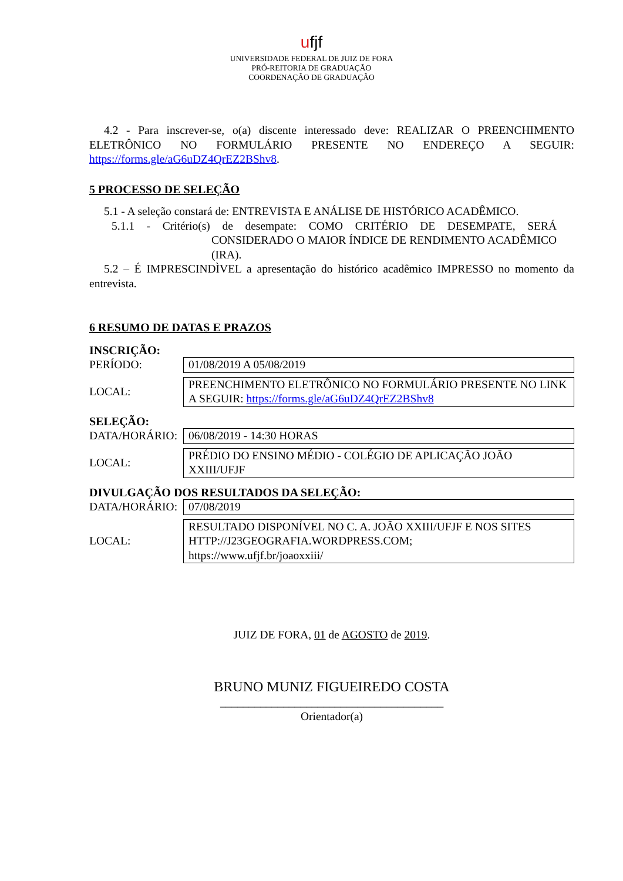ufjf
UNIVERSIDADE FEDERAL DE JUIZ DE FORA
PRÓ-REITORIA DE GRADUAÇÃO
COORDENAÇÃO DE GRADUAÇÃO
4.2 - Para inscrever-se, o(a) discente interessado deve: REALIZAR O PREENCHIMENTO ELETRÔNICO NO FORMULÁRIO PRESENTE NO ENDEREÇO A SEGUIR: https://forms.gle/aG6uDZ4QrEZ2BShv8.
5 PROCESSO DE SELEÇÃO
5.1 - A seleção constará de: ENTREVISTA E ANÁLISE DE HISTÓRICO ACADÊMICO.
5.1.1 - Critério(s) de desempate: COMO CRITÉRIO DE DESEMPATE, SERÁ CONSIDERADO O MAIOR ÍNDICE DE RENDIMENTO ACADÊMICO (IRA).
5.2 – É IMPRESCINDÌVEL a apresentação do histórico acadêmico IMPRESSO no momento da entrevista.
6 RESUMO DE DATAS E PRAZOS
INSCRIÇÃO:
| PERÍODO: | 01/08/2019 A 05/08/2019 |
| LOCAL: | PREENCHIMENTO ELETRÔNICO NO FORMULÁRIO PRESENTE NO LINK A SEGUIR: https://forms.gle/aG6uDZ4QrEZ2BShv8 |
SELEÇÃO:
| DATA/HORÁRIO: | 06/08/2019 - 14:30 HORAS |
| LOCAL: | PRÉDIO DO ENSINO MÉDIO - COLÉGIO DE APLICAÇÃO JOÃO XXIII/UFJF |
DIVULGAÇÃO DOS RESULTADOS DA SELEÇÃO:
| DATA/HORÁRIO: | 07/08/2019 |
| LOCAL: | RESULTADO DISPONÍVEL NO C. A. JOÃO XXIII/UFJF E NOS SITES HTTP://J23GEOGRAFIA.WORDPRESS.COM; https://www.ufjf.br/joaoxxiii/ |
JUIZ DE FORA, 01 de AGOSTO de 2019.
BRUNO MUNIZ FIGUEIREDO COSTA
_______________________________________
Orientador(a)